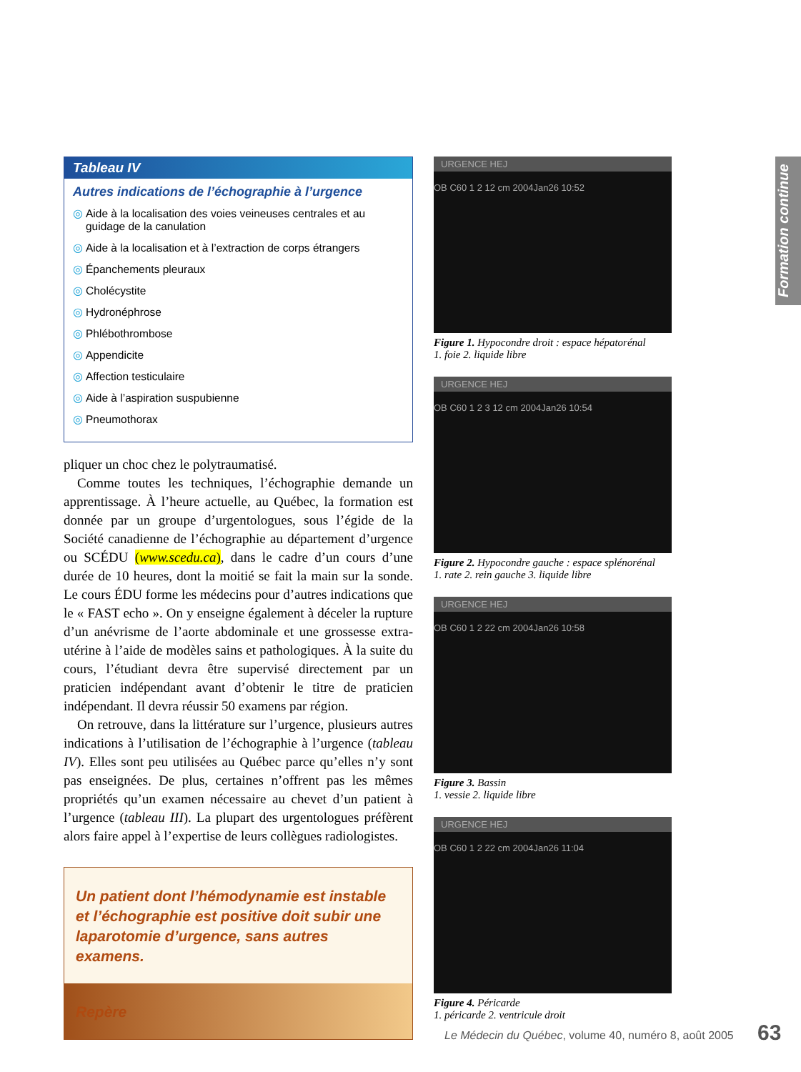Formation continue
Tableau IV
Autres indications de l’échographie à l’urgence
◎ Aide à la localisation des voies veineuses centrales et au guidage de la canulation
◎ Aide à la localisation et à l’extraction de corps étrangers
◎ Épanchements pleuraux
◎ Cholécystite
◎ Hydronéphrose
◎ Phlébothrombose
◎ Appendicite
◎ Affection testiculaire
◎ Aide à l’aspiration suspubienne
◎ Pneumothorax
pliquer un choc chez le polytraumatisé.
Comme toutes les techniques, l’échographie demande un apprentissage. À l’heure actuelle, au Québec, la formation est donnée par un groupe d’urgentologues, sous l’égide de la Société canadienne de l’échographie au département d’urgence ou SCÉDU (www.scedu.ca), dans le cadre d’un cours d’une durée de 10 heures, dont la moitié se fait la main sur la sonde. Le cours ÉDU forme les médecins pour d’autres indications que le « FAST echo ». On y enseigne également à déceler la rupture d’un anévrisme de l’aorte abdominale et une grossesse extra-utérine à l’aide de modèles sains et pathologiques. À la suite du cours, l’étudiant devra être supervisé directement par un praticien indépendant avant d’obtenir le titre de praticien indépendant. Il devra réussir 50 examens par région.
On retrouve, dans la littérature sur l’urgence, plusieurs autres indications à l’utilisation de l’échographie à l’urgence (tableau IV). Elles sont peu utilisées au Québec parce qu’elles n’y sont pas enseignées. De plus, certaines n’offrent pas les mêmes propriétés qu’un examen nécessaire au chevet d’un patient à l’urgence (tableau III). La plupart des urgentologues préfèrent alors faire appel à l’expertise de leurs collègues radiologistes.
Un patient dont l’hémodynamie est instable et l’échographie est positive doit subir une laparotomie d’urgence, sans autres examens.
Repère
URGENCE HEJ
OB C60 1 2 12 cm 2004Jan26 10:52
Figure 1. Hypocondre droit : espace hépatorénal
1. foie 2. liquide libre
URGENCE HEJ
OB C60 1 2 3 12 cm 2004Jan26 10:54
Figure 2. Hypocondre gauche : espace splénorénal
1. rate 2. rein gauche 3. liquide libre
URGENCE HEJ
OB C60 1 2 22 cm 2004Jan26 10:58
Figure 3. Bassin
1. vessie 2. liquide libre
URGENCE HEJ
OB C60 1 2 22 cm 2004Jan26 11:04
Figure 4. Péricarde
1. péricarde 2. ventricule droit
Le Médecin du Québec, volume 40, numéro 8, août 2005
63